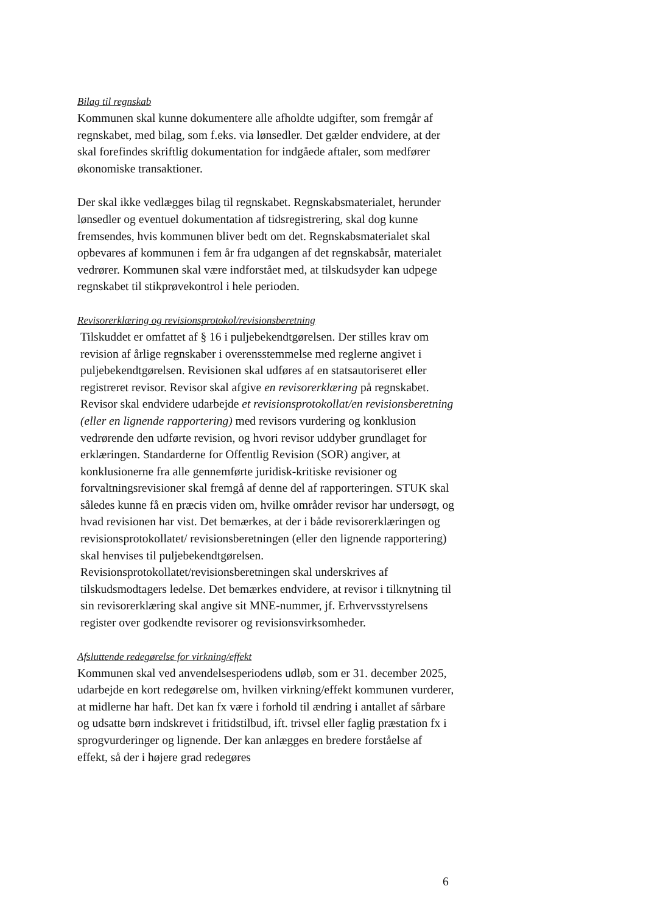Bilag til regnskab
Kommunen skal kunne dokumentere alle afholdte udgifter, som fremgår af regnskabet, med bilag, som f.eks. via lønsedler. Det gælder endvidere, at der skal forefindes skriftlig dokumentation for indgåede aftaler, som medfører økonomiske transaktioner.
Der skal ikke vedlægges bilag til regnskabet. Regnskabsmaterialet, herunder lønsedler og eventuel dokumentation af tidsregistrering, skal dog kunne fremsendes, hvis kommunen bliver bedt om det. Regnskabsmaterialet skal opbevares af kommunen i fem år fra udgangen af det regnskabsår, materialet vedrører. Kommunen skal være indforstået med, at tilskudsyder kan udpege regnskabet til stikprøvekontrol i hele perioden.
Revisorerklæring og revisionsprotokol/revisionsberetning
Tilskuddet er omfattet af § 16 i puljebekendtgørelsen. Der stilles krav om revision af årlige regnskaber i overensstemmelse med reglerne angivet i puljebekendtgørelsen. Revisionen skal udføres af en statsautoriseret eller registreret revisor. Revisor skal afgive en revisorerklæring på regnskabet. Revisor skal endvidere udarbejde et revisionsprotokollat/en revisionsberetning (eller en lignende rapportering) med revisors vurdering og konklusion vedrørende den udførte revision, og hvori revisor uddyber grundlaget for erklæringen. Standarderne for Offentlig Revision (SOR) angiver, at konklusionerne fra alle gennemførte juridisk-kritiske revisioner og forvaltningsrevisioner skal fremgå af denne del af rapporteringen. STUK skal således kunne få en præcis viden om, hvilke områder revisor har undersøgt, og hvad revisionen har vist. Det bemærkes, at der i både revisorerklæringen og revisionsprotokollatet/ revisionsberetningen (eller den lignende rapportering) skal henvises til puljebekendtgørelsen. Revisionsprotokollatet/revisionsberetningen skal underskrives af tilskudsmodtagers ledelse. Det bemærkes endvidere, at revisor i tilknytning til sin revisorerklæring skal angive sit MNE-nummer, jf. Erhvervsstyrelsens register over godkendte revisorer og revisionsvirksomheder.
Afsluttende redegørelse for virkning/effekt
Kommunen skal ved anvendelsesperiodens udløb, som er 31. december 2025, udarbejde en kort redegørelse om, hvilken virkning/effekt kommunen vurderer, at midlerne har haft. Det kan fx være i forhold til ændring i antallet af sårbare og udsatte børn indskrevet i fritidstilbud, ift. trivsel eller faglig præstation fx i sprogvurderinger og lignende. Der kan anlægges en bredere forståelse af effekt, så der i højere grad redegøres
6